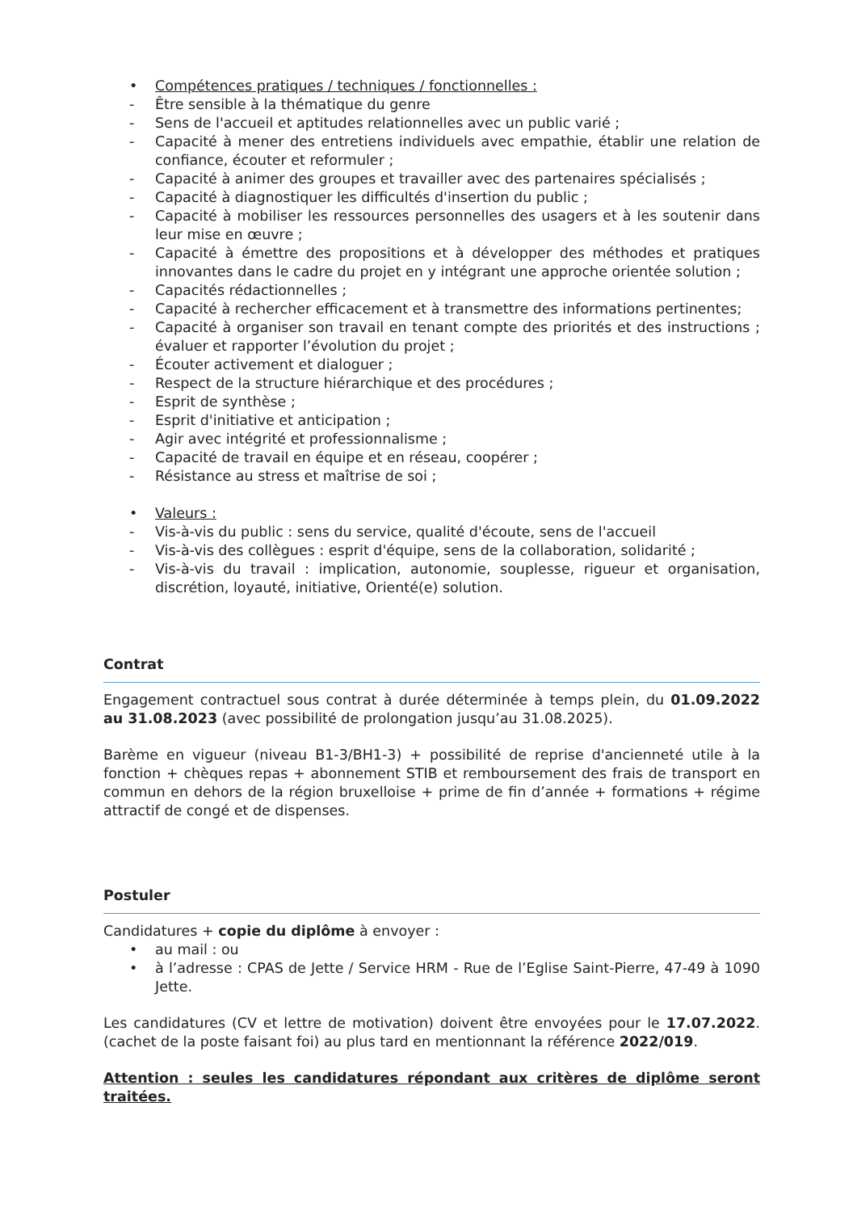• Compétences pratiques / techniques / fonctionnelles :
- Être sensible à la thématique du genre
- Sens de l'accueil et aptitudes relationnelles avec un public varié ;
- Capacité à mener des entretiens individuels avec empathie, établir une relation de confiance, écouter et reformuler ;
- Capacité à animer des groupes et travailler avec des partenaires spécialisés ;
- Capacité à diagnostiquer les difficultés d'insertion du public ;
- Capacité à mobiliser les ressources personnelles des usagers et à les soutenir dans leur mise en œuvre ;
- Capacité à émettre des propositions et à développer des méthodes et pratiques innovantes dans le cadre du projet en y intégrant une approche orientée solution ;
- Capacités rédactionnelles ;
- Capacité à rechercher efficacement et à transmettre des informations pertinentes;
- Capacité à organiser son travail en tenant compte des priorités et des instructions ; évaluer et rapporter l’évolution du projet ;
- Écouter activement et dialoguer ;
- Respect de la structure hiérarchique et des procédures ;
- Esprit de synthèse ;
- Esprit d'initiative et anticipation ;
- Agir avec intégrité et professionnalisme ;
- Capacité de travail en équipe et en réseau, coopérer ;
- Résistance au stress et maîtrise de soi ;
• Valeurs :
- Vis-à-vis du public : sens du service, qualité d'écoute, sens de l'accueil
- Vis-à-vis des collègues : esprit d'équipe, sens de la collaboration, solidarité ;
- Vis-à-vis du travail : implication, autonomie, souplesse, rigueur et organisation, discrétion, loyauté, initiative, Orienté(e) solution.
Contrat
Engagement contractuel sous contrat à durée déterminée à temps plein, du 01.09.2022 au 31.08.2023 (avec possibilité de prolongation jusqu’au 31.08.2025).
Barème en vigueur (niveau B1-3/BH1-3) + possibilité de reprise d'ancienneté utile à la fonction + chèques repas + abonnement STIB et remboursement des frais de transport en commun en dehors de la région bruxelloise + prime de fin d’année + formations + régime attractif de congé et de dispenses.
Postuler
Candidatures + copie du diplôme à envoyer :
• au mail : ou
• à l’adresse : CPAS de Jette / Service HRM - Rue de l’Eglise Saint-Pierre, 47-49 à 1090 Jette.
Les candidatures (CV et lettre de motivation) doivent être envoyées pour le 17.07.2022. (cachet de la poste faisant foi) au plus tard en mentionnant la référence 2022/019.
Attention : seules les candidatures répondant aux critères de diplôme seront traitées.